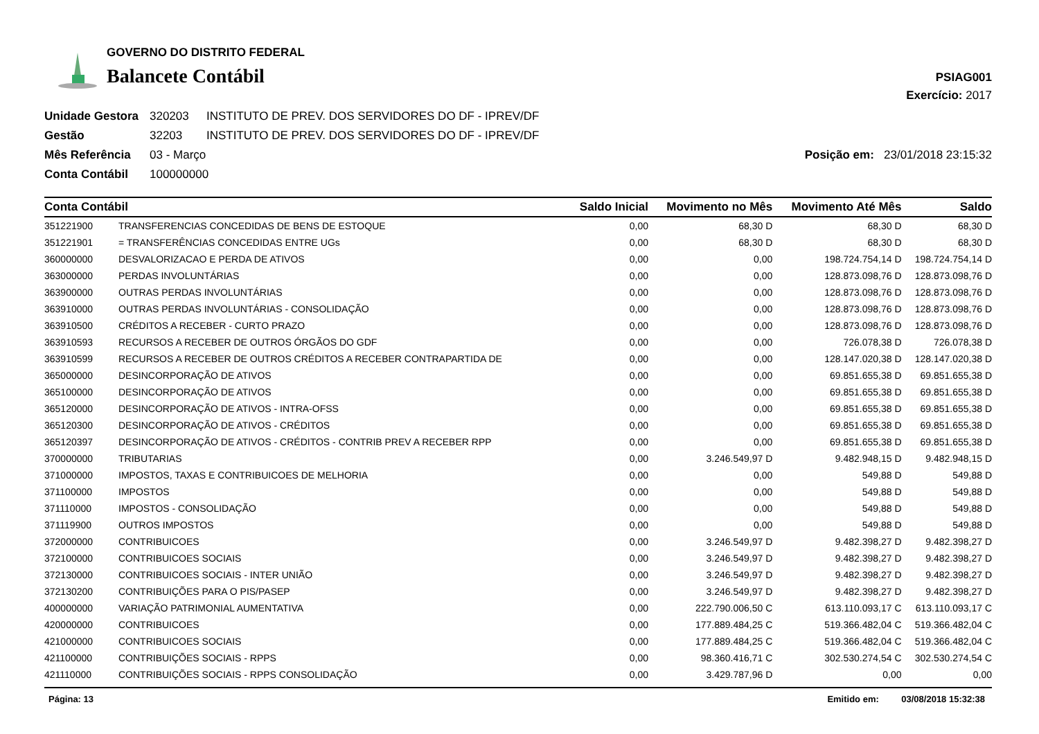GOVERNO DO DISTRITO FEDERAL
Balancete Contábil
PSIAG001
Exercício: 2017
Unidade Gestora 320203 INSTITUTO DE PREV. DOS SERVIDORES DO DF - IPREV/DF Gestão 32203 INSTITUTO DE PREV. DOS SERVIDORES DO DF - IPREV/DF Mês Referência 03 - Março Posição em: 23/01/2018 23:15:32 Conta Contábil 100000000
| Conta Contábil | | Saldo Inicial | Movimento no Mês | Movimento Até Mês | Saldo |
| --- | --- | --- | --- | --- | --- |
| 351221900 | TRANSFERENCIAS CONCEDIDAS DE BENS DE ESTOQUE | 0,00 | 68,30 D | 68,30 D | 68,30 D |
| 351221901 | = TRANSFERÊNCIAS CONCEDIDAS ENTRE UGs | 0,00 | 68,30 D | 68,30 D | 68,30 D |
| 360000000 | DESVALORIZACAO E PERDA DE ATIVOS | 0,00 | 0,00 | 198.724.754,14 D | 198.724.754,14 D |
| 363000000 | PERDAS INVOLUNTÁRIAS | 0,00 | 0,00 | 128.873.098,76 D | 128.873.098,76 D |
| 363900000 | OUTRAS PERDAS INVOLUNTÁRIAS | 0,00 | 0,00 | 128.873.098,76 D | 128.873.098,76 D |
| 363910000 | OUTRAS PERDAS INVOLUNTÁRIAS - CONSOLIDAÇÃO | 0,00 | 0,00 | 128.873.098,76 D | 128.873.098,76 D |
| 363910500 | CRÉDITOS A RECEBER - CURTO PRAZO | 0,00 | 0,00 | 128.873.098,76 D | 128.873.098,76 D |
| 363910593 | RECURSOS A RECEBER DE OUTROS ÓRGÃOS DO GDF | 0,00 | 0,00 | 726.078,38 D | 726.078,38 D |
| 363910599 | RECURSOS A RECEBER DE OUTROS CRÉDITOS A RECEBER CONTRAPARTIDA DE | 0,00 | 0,00 | 128.147.020,38 D | 128.147.020,38 D |
| 365000000 | DESINCORPORAÇÃO DE ATIVOS | 0,00 | 0,00 | 69.851.655,38 D | 69.851.655,38 D |
| 365100000 | DESINCORPORAÇÃO DE ATIVOS | 0,00 | 0,00 | 69.851.655,38 D | 69.851.655,38 D |
| 365120000 | DESINCORPORAÇÃO DE ATIVOS - INTRA-OFSS | 0,00 | 0,00 | 69.851.655,38 D | 69.851.655,38 D |
| 365120300 | DESINCORPORAÇÃO DE ATIVOS - CRÉDITOS | 0,00 | 0,00 | 69.851.655,38 D | 69.851.655,38 D |
| 365120397 | DESINCORPORAÇÃO DE ATIVOS - CRÉDITOS - CONTRIB PREV A RECEBER RPP | 0,00 | 0,00 | 69.851.655,38 D | 69.851.655,38 D |
| 370000000 | TRIBUTARIAS | 0,00 | 3.246.549,97 D | 9.482.948,15 D | 9.482.948,15 D |
| 371000000 | IMPOSTOS, TAXAS E CONTRIBUICOES DE MELHORIA | 0,00 | 0,00 | 549,88 D | 549,88 D |
| 371100000 | IMPOSTOS | 0,00 | 0,00 | 549,88 D | 549,88 D |
| 371110000 | IMPOSTOS - CONSOLIDAÇÃO | 0,00 | 0,00 | 549,88 D | 549,88 D |
| 371119900 | OUTROS IMPOSTOS | 0,00 | 0,00 | 549,88 D | 549,88 D |
| 372000000 | CONTRIBUICOES | 0,00 | 3.246.549,97 D | 9.482.398,27 D | 9.482.398,27 D |
| 372100000 | CONTRIBUICOES SOCIAIS | 0,00 | 3.246.549,97 D | 9.482.398,27 D | 9.482.398,27 D |
| 372130000 | CONTRIBUICOES SOCIAIS - INTER UNIÃO | 0,00 | 3.246.549,97 D | 9.482.398,27 D | 9.482.398,27 D |
| 372130200 | CONTRIBUIÇÕES PARA O PIS/PASEP | 0,00 | 3.246.549,97 D | 9.482.398,27 D | 9.482.398,27 D |
| 400000000 | VARIAÇÃO PATRIMONIAL AUMENTATIVA | 0,00 | 222.790.006,50 C | 613.110.093,17 C | 613.110.093,17 C |
| 420000000 | CONTRIBUICOES | 0,00 | 177.889.484,25 C | 519.366.482,04 C | 519.366.482,04 C |
| 421000000 | CONTRIBUICOES SOCIAIS | 0,00 | 177.889.484,25 C | 519.366.482,04 C | 519.366.482,04 C |
| 421100000 | CONTRIBUIÇÕES SOCIAIS - RPPS | 0,00 | 98.360.416,71 C | 302.530.274,54 C | 302.530.274,54 C |
| 421110000 | CONTRIBUIÇÕES SOCIAIS - RPPS CONSOLIDAÇÃO | 0,00 | 3.429.787,96 D | 0,00 | 0,00 |
Página: 13 Emitido em: 03/08/2018 15:32:38